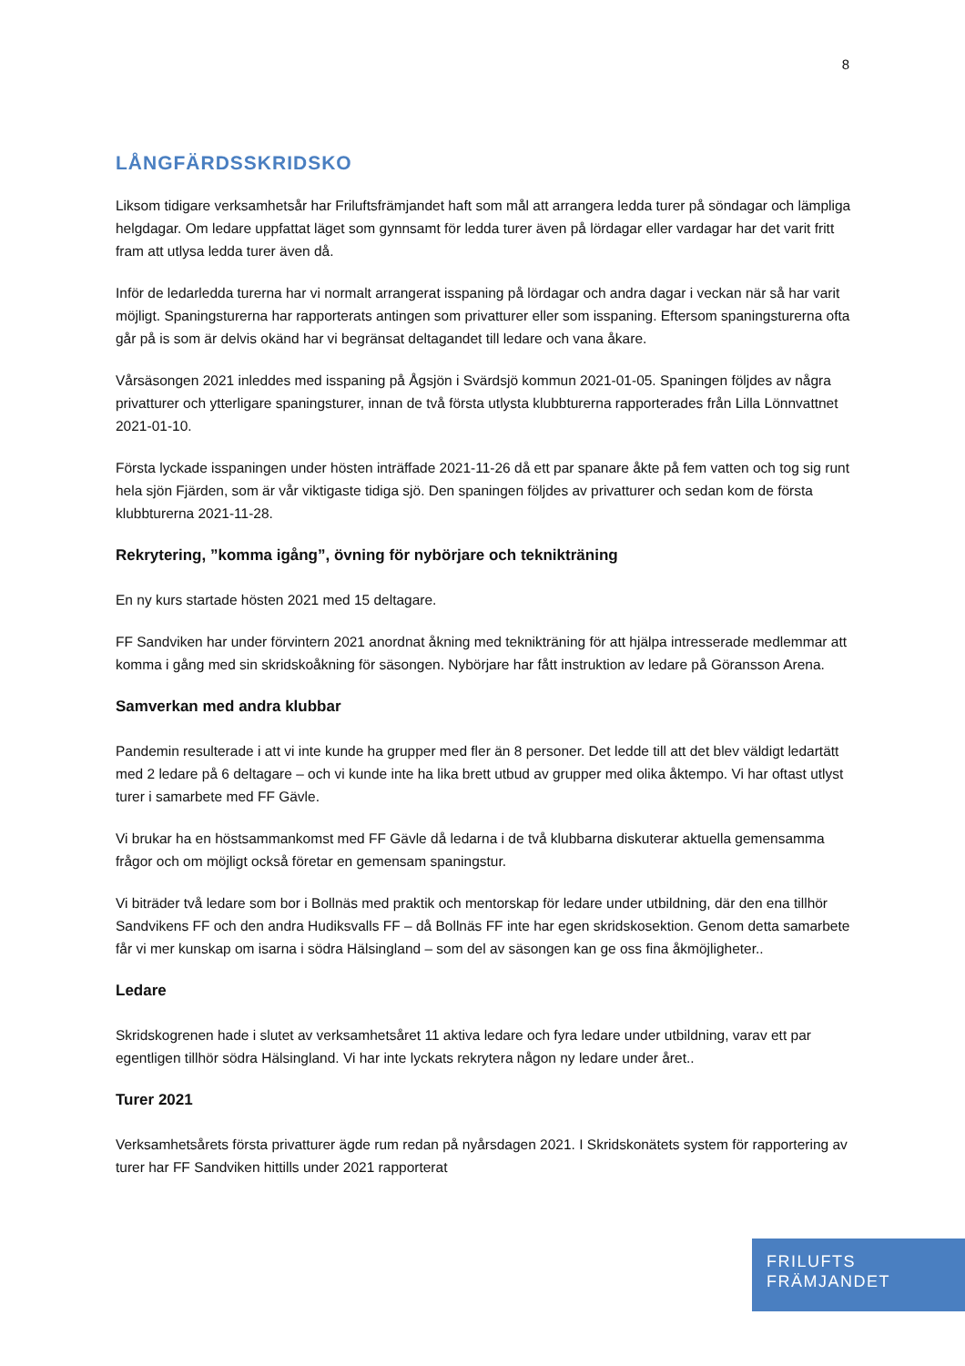8
LÅNGFÄRDSSKRIDSKO
Liksom tidigare verksamhetsår har Friluftsfrämjandet haft som mål att arrangera ledda turer på söndagar och lämpliga helgdagar. Om ledare uppfattat läget som gynnsamt för ledda turer även på lördagar eller vardagar har det varit fritt fram att utlysa ledda turer även då.
Inför de ledarledda turerna har vi normalt arrangerat isspaning på lördagar och andra dagar i veckan när så har varit möjligt. Spaningsturerna har rapporterats antingen som privatturer eller som isspaning. Eftersom spaningsturerna ofta går på is som är delvis okänd har vi begränsat deltagandet till ledare och vana åkare.
Vårsäsongen 2021 inleddes med isspaning på Ågsjön i Svärdsjö kommun 2021-01-05. Spaningen följdes av några privatturer och ytterligare spaningsturer, innan de två första utlysta klubbturerna rapporterades från Lilla Lönnvattnet 2021-01-10.
Första lyckade isspaningen under hösten inträffade 2021-11-26 då ett par spanare åkte på fem vatten och tog sig runt hela sjön Fjärden, som är vår viktigaste tidiga sjö. Den spaningen följdes av privatturer och sedan kom de första klubbturerna 2021-11-28.
Rekrytering, ”komma igång”, övning för nybörjare och teknikträning
En ny kurs startade hösten 2021 med 15 deltagare.
FF Sandviken har under förvintern 2021 anordnat åkning med teknikträning för att hjälpa intresserade medlemmar att komma i gång med sin skridskoåkning för säsongen. Nybörjare har fått instruktion av ledare på Göransson Arena.
Samverkan med andra klubbar
Pandemin resulterade i att vi inte kunde ha grupper med fler än 8 personer. Det ledde till att det blev väldigt ledartätt med 2 ledare på 6 deltagare – och vi kunde inte ha lika brett utbud av grupper med olika åktempo. Vi har oftast utlyst turer i samarbete med FF Gävle.
Vi brukar ha en höstsammankomst med FF Gävle då ledarna i de två klubbarna diskuterar aktuella gemensamma frågor och om möjligt också företar en gemensam spaningstur.
Vi biträder två ledare som bor i Bollnäs med praktik och mentorskap för ledare under utbildning, där den ena tillhör Sandvikens FF och den andra Hudiksvalls FF – då Bollnäs FF inte har egen skridskosektion. Genom detta samarbete får vi mer kunskap om isarna i södra Hälsingland – som del av säsongen kan ge oss fina åkmöjligheter..
Ledare
Skridskogrenen hade i slutet av verksamhetsåret 11 aktiva ledare och fyra ledare under utbildning, varav ett par egentligen tillhör södra Hälsingland. Vi har inte lyckats rekrytera någon ny ledare under året..
Turer 2021
Verksamhetsårets första privatturer ägde rum redan på nyårsdagen 2021. I Skridskonätets system för rapportering av turer har FF Sandviken hittills under 2021 rapporterat
FRILUFTS
FRÄMJANDET